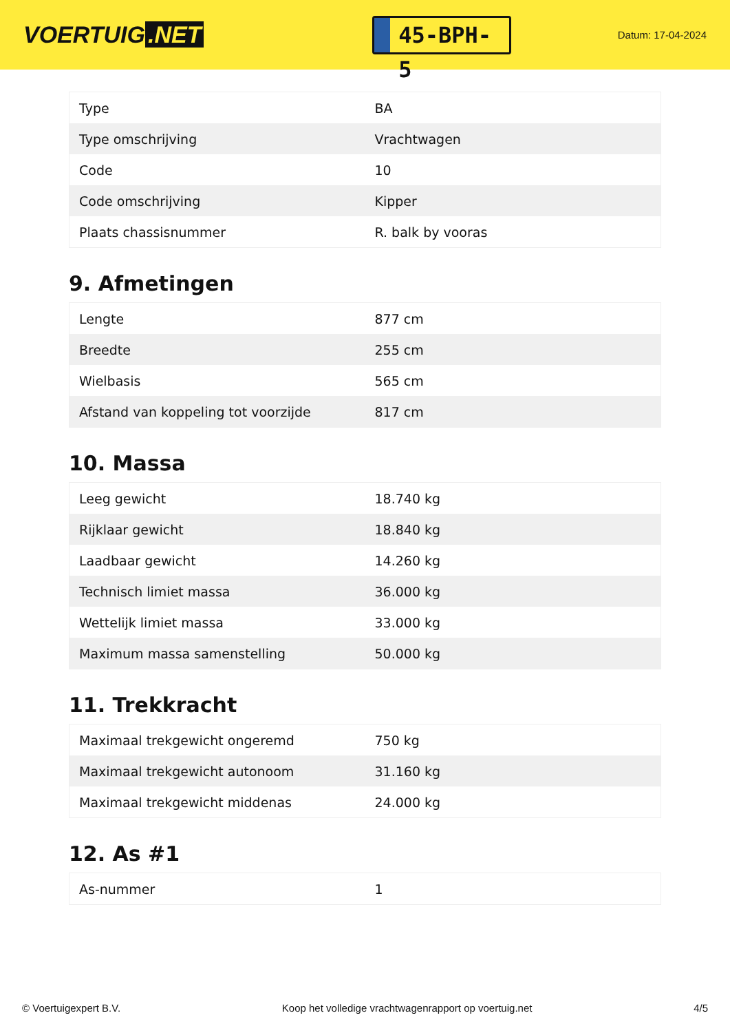VOERTUIG.NET
45-BPH-5
Datum: 17-04-2024
| Type | BA |
| Type omschrijving | Vrachtwagen |
| Code | 10 |
| Code omschrijving | Kipper |
| Plaats chassisnummer | R. balk by vooras |
9. Afmetingen
| Lengte | 877 cm |
| Breedte | 255 cm |
| Wielbasis | 565 cm |
| Afstand van koppeling tot voorzijde | 817 cm |
10. Massa
| Leeg gewicht | 18.740 kg |
| Rijklaar gewicht | 18.840 kg |
| Laadbaar gewicht | 14.260 kg |
| Technisch limiet massa | 36.000 kg |
| Wettelijk limiet massa | 33.000 kg |
| Maximum massa samenstelling | 50.000 kg |
11. Trekkracht
| Maximaal trekgewicht ongeremd | 750 kg |
| Maximaal trekgewicht autonoom | 31.160 kg |
| Maximaal trekgewicht middenas | 24.000 kg |
12. As #1
| As-nummer | 1 |
© Voertuigexpert B.V. Koop het volledige vrachtwagenrapport op voertuig.net 4/5